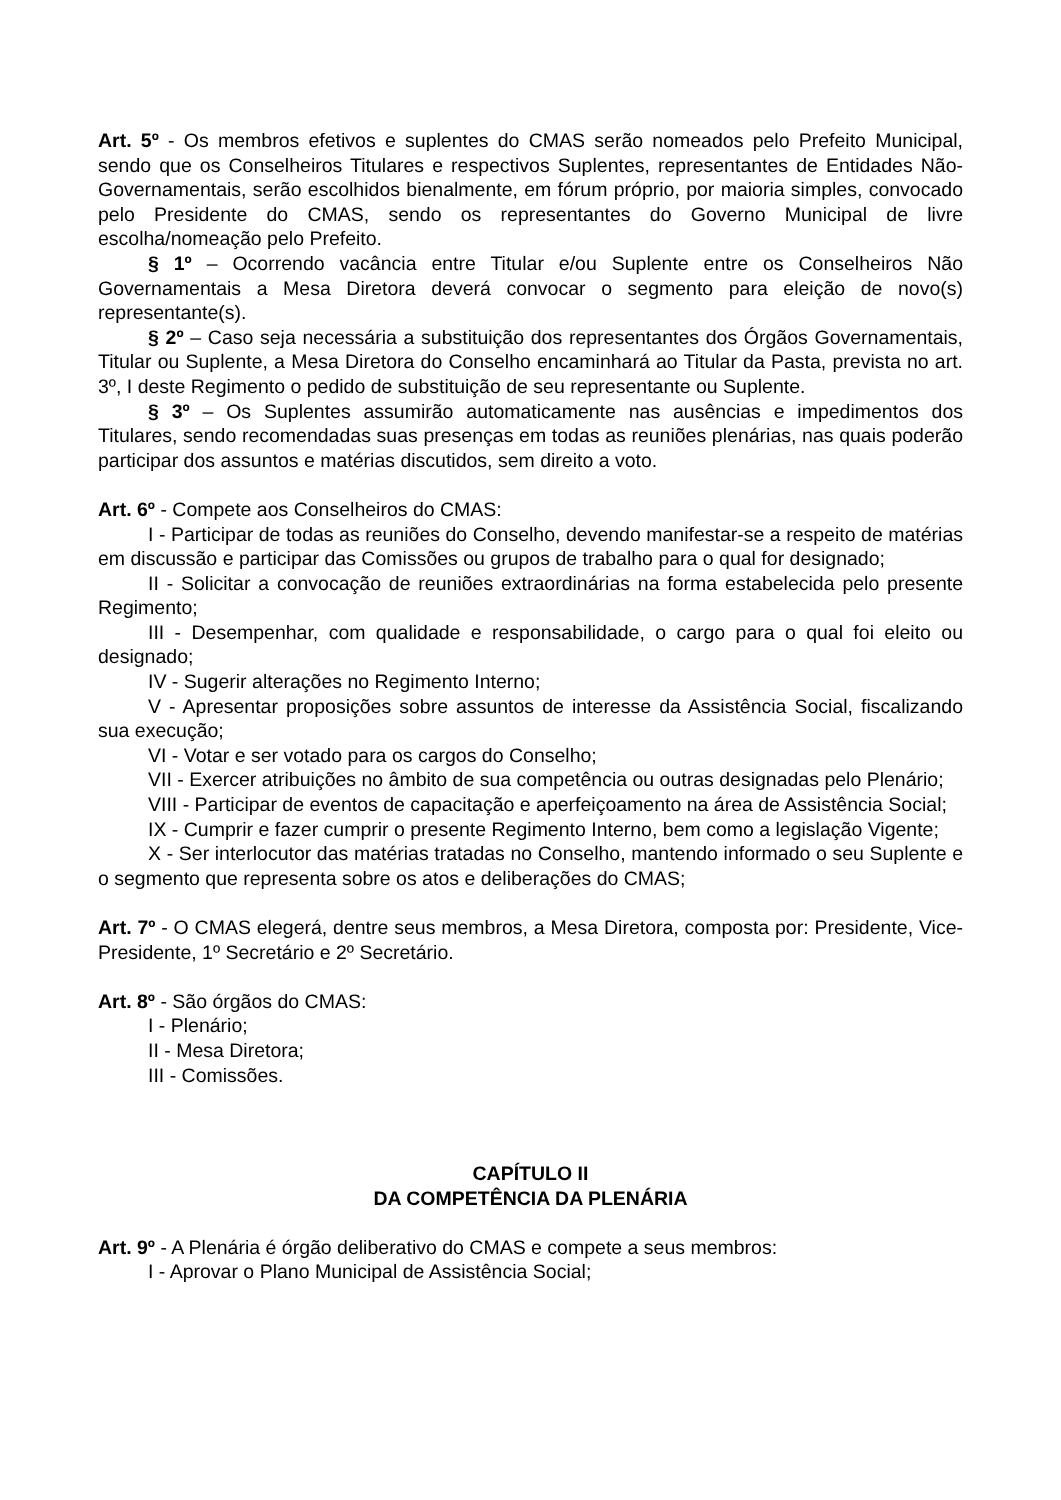Art. 5º - Os membros efetivos e suplentes do CMAS serão nomeados pelo Prefeito Municipal, sendo que os Conselheiros Titulares e respectivos Suplentes, representantes de Entidades Não-Governamentais, serão escolhidos bienalmente, em fórum próprio, por maioria simples, convocado pelo Presidente do CMAS, sendo os representantes do Governo Municipal de livre escolha/nomeação pelo Prefeito.
§ 1º – Ocorrendo vacância entre Titular e/ou Suplente entre os Conselheiros Não Governamentais a Mesa Diretora deverá convocar o segmento para eleição de novo(s) representante(s).
§ 2º – Caso seja necessária a substituição dos representantes dos Órgãos Governamentais, Titular ou Suplente, a Mesa Diretora do Conselho encaminhará ao Titular da Pasta, prevista no art. 3º, I deste Regimento o pedido de substituição de seu representante ou Suplente.
§ 3º – Os Suplentes assumirão automaticamente nas ausências e impedimentos dos Titulares, sendo recomendadas suas presenças em todas as reuniões plenárias, nas quais poderão participar dos assuntos e matérias discutidos, sem direito a voto.
Art. 6º - Compete aos Conselheiros do CMAS:
I - Participar de todas as reuniões do Conselho, devendo manifestar-se a respeito de matérias em discussão e participar das Comissões ou grupos de trabalho para o qual for designado;
II - Solicitar a convocação de reuniões extraordinárias na forma estabelecida pelo presente Regimento;
III - Desempenhar, com qualidade e responsabilidade, o cargo para o qual foi eleito ou designado;
IV - Sugerir alterações no Regimento Interno;
V - Apresentar proposições sobre assuntos de interesse da Assistência Social, fiscalizando sua execução;
VI - Votar e ser votado para os cargos do Conselho;
VII - Exercer atribuições no âmbito de sua competência ou outras designadas pelo Plenário;
VIII - Participar de eventos de capacitação e aperfeiçoamento na área de Assistência Social;
IX - Cumprir e fazer cumprir o presente Regimento Interno, bem como a legislação Vigente;
X - Ser interlocutor das matérias tratadas no Conselho, mantendo informado o seu Suplente e o segmento que representa sobre os atos e deliberações do CMAS;
Art. 7º - O CMAS elegerá, dentre seus membros, a Mesa Diretora, composta por: Presidente, Vice-Presidente, 1º Secretário e 2º Secretário.
Art. 8º - São órgãos do CMAS:
I - Plenário;
II - Mesa Diretora;
III - Comissões.
CAPÍTULO II
DA COMPETÊNCIA DA PLENÁRIA
Art. 9º - A Plenária é órgão deliberativo do CMAS e compete a seus membros:
I - Aprovar o Plano Municipal de Assistência Social;